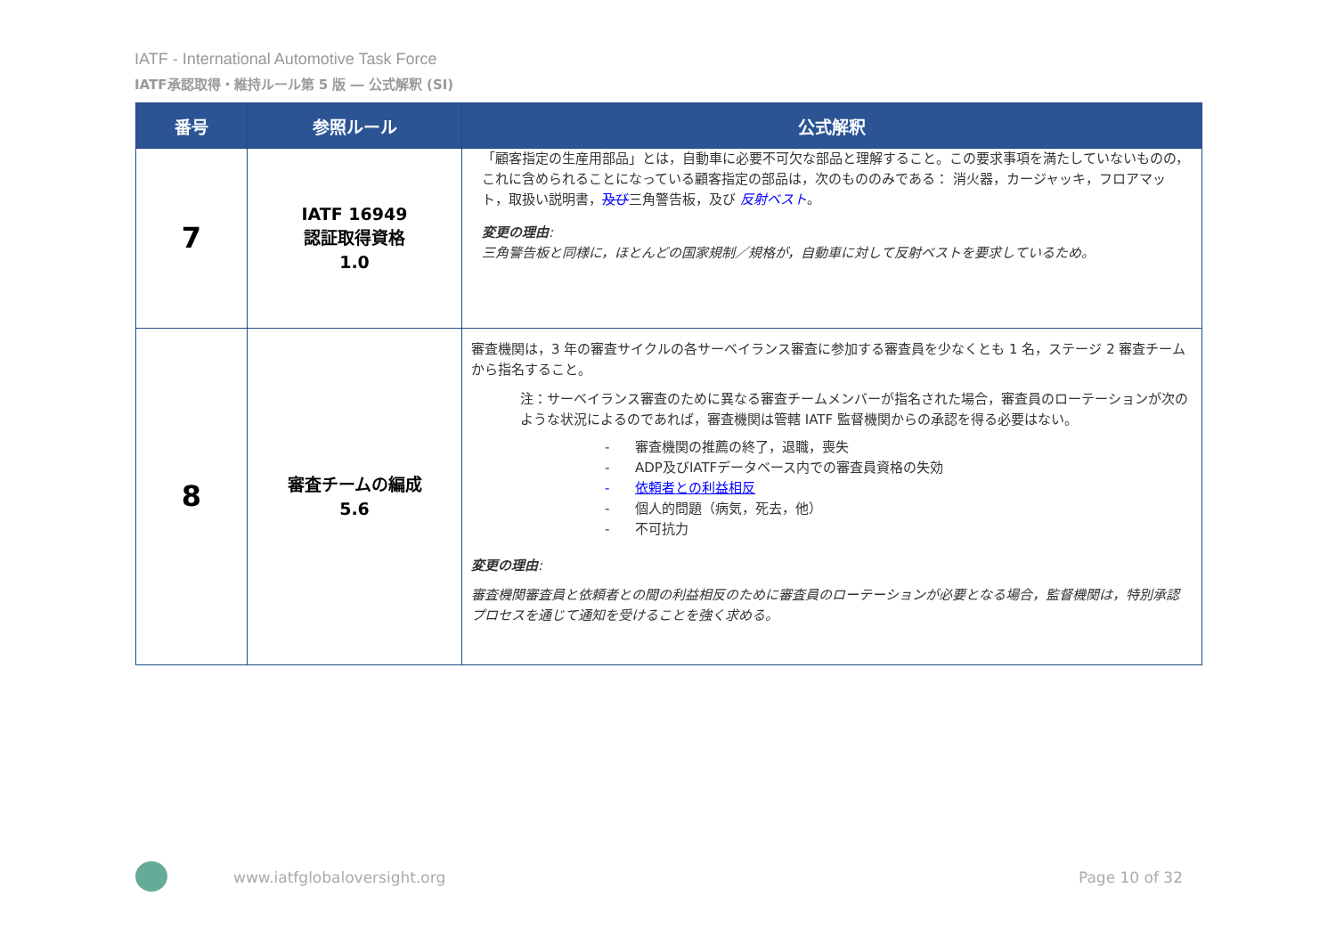IATF - International Automotive Task Force
IATF承認取得・維持ルール第 5 版 ― 公式解釈 (SI)
| 番号 | 参照ルール | 公式解釈 |
| --- | --- | --- |
| 7 | IATF 16949 認証取得資格 1.0 | 「顧客指定の生産用部品」とは，自動車に必要不可欠な部品と理解すること。この要求事項を満たしていないものの，これに含められることになっている顧客指定の部品は，次のもののみである： 消火器，カージャッキ，フロアマット，取扱い説明書， 及び 三角警告板，及び 反射ベスト 。 変更の理由 : 三角警告板と同様に，ほとんどの国家規制／規格が，自動車に対して反射ベストを要求しているため。 |
| 8 | 審査チームの編成 5.6 | 審査機関は，3 年の審査サイクルの各サーベイランス審査に参加する審査員を少なくとも 1 名，ステージ 2 審査チームから指名すること。 注：サーベイランス審査のために異なる審査チームメンバーが指名された場合，審査員のローテーションが次のような状況によるのであれば，審査機関は管轄 IATF 監督機関からの承認を得る必要はない。 - 審査機関の推薦の終了，退職，喪失 - ADP及びIATFデータベース内での審査員資格の失効 - 依頼者との利益相反 - 個人的問題（病気，死去，他） - 不可抗力 変更の理由 : 審査機関審査員と依頼者との間の利益相反のために審査員のローテーションが必要となる場合，監督機関は，特別承認プロセスを通じて通知を受けることを強く求める。 |
www.iatfglobaloversight.org Page 10 of 32